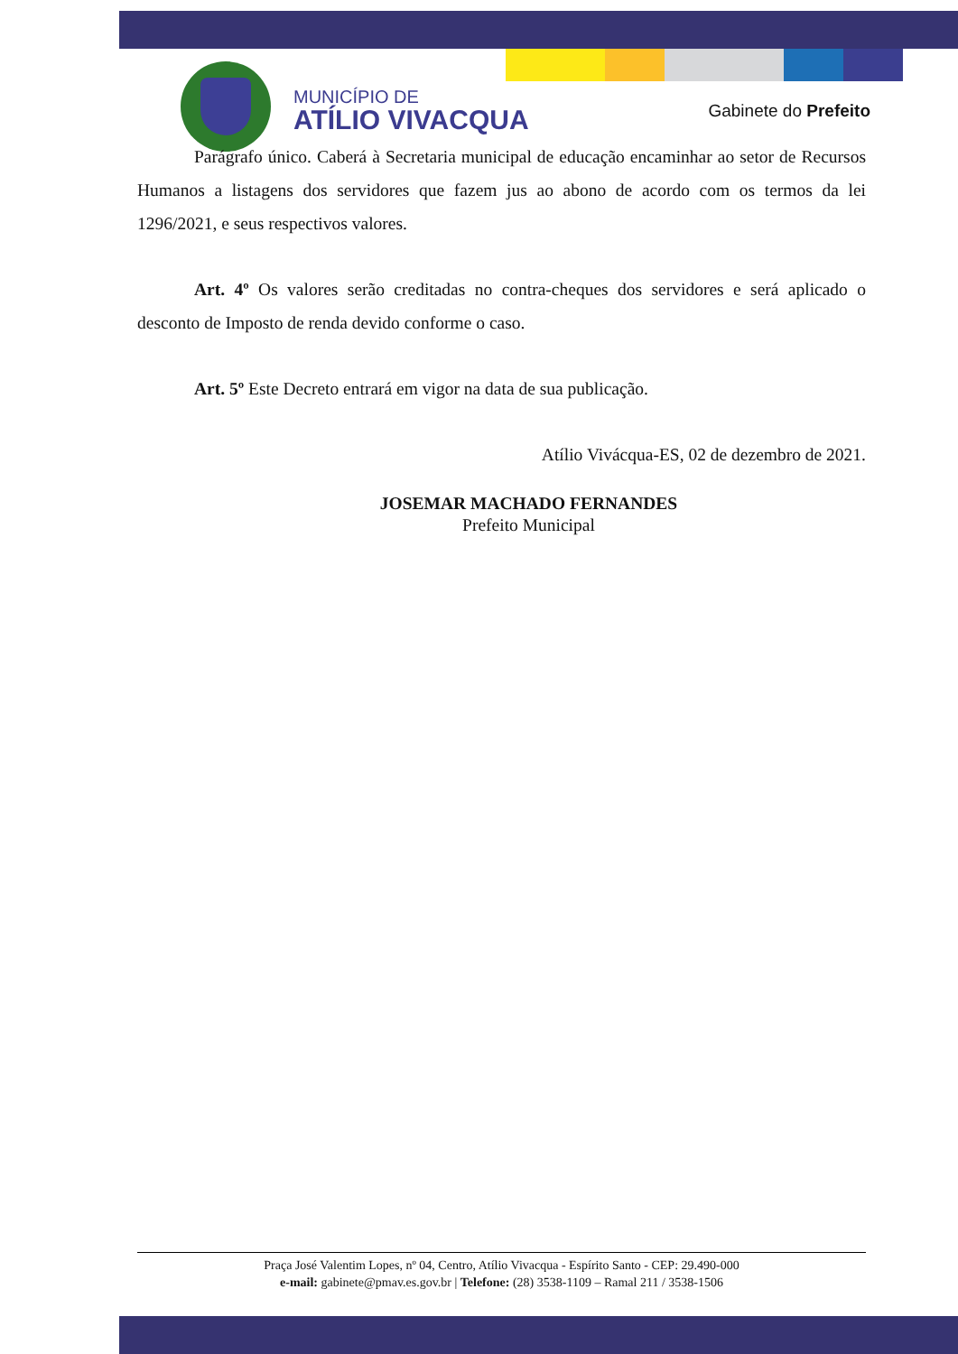MUNICÍPIO DE
ATÍLIO VIVACQUA
Gabinete do Prefeito
Parágrafo único. Caberá à Secretaria municipal de educação encaminhar ao setor de Recursos Humanos a listagens dos servidores que fazem jus ao abono de acordo com os termos da lei 1296/2021, e seus respectivos valores.
Art. 4º Os valores serão creditadas no contra-cheques dos servidores e será aplicado o desconto de Imposto de renda devido conforme o caso.
Art. 5º Este Decreto entrará em vigor na data de sua publicação.
Atílio Vivácqua-ES, 02 de dezembro de 2021.
JOSEMAR MACHADO FERNANDES
Prefeito Municipal
Praça José Valentim Lopes, nº 04, Centro, Atílio Vivacqua - Espírito Santo - CEP: 29.490-000
e-mail: gabinete@pmav.es.gov.br | Telefone: (28) 3538-1109 – Ramal 211 / 3538-1506